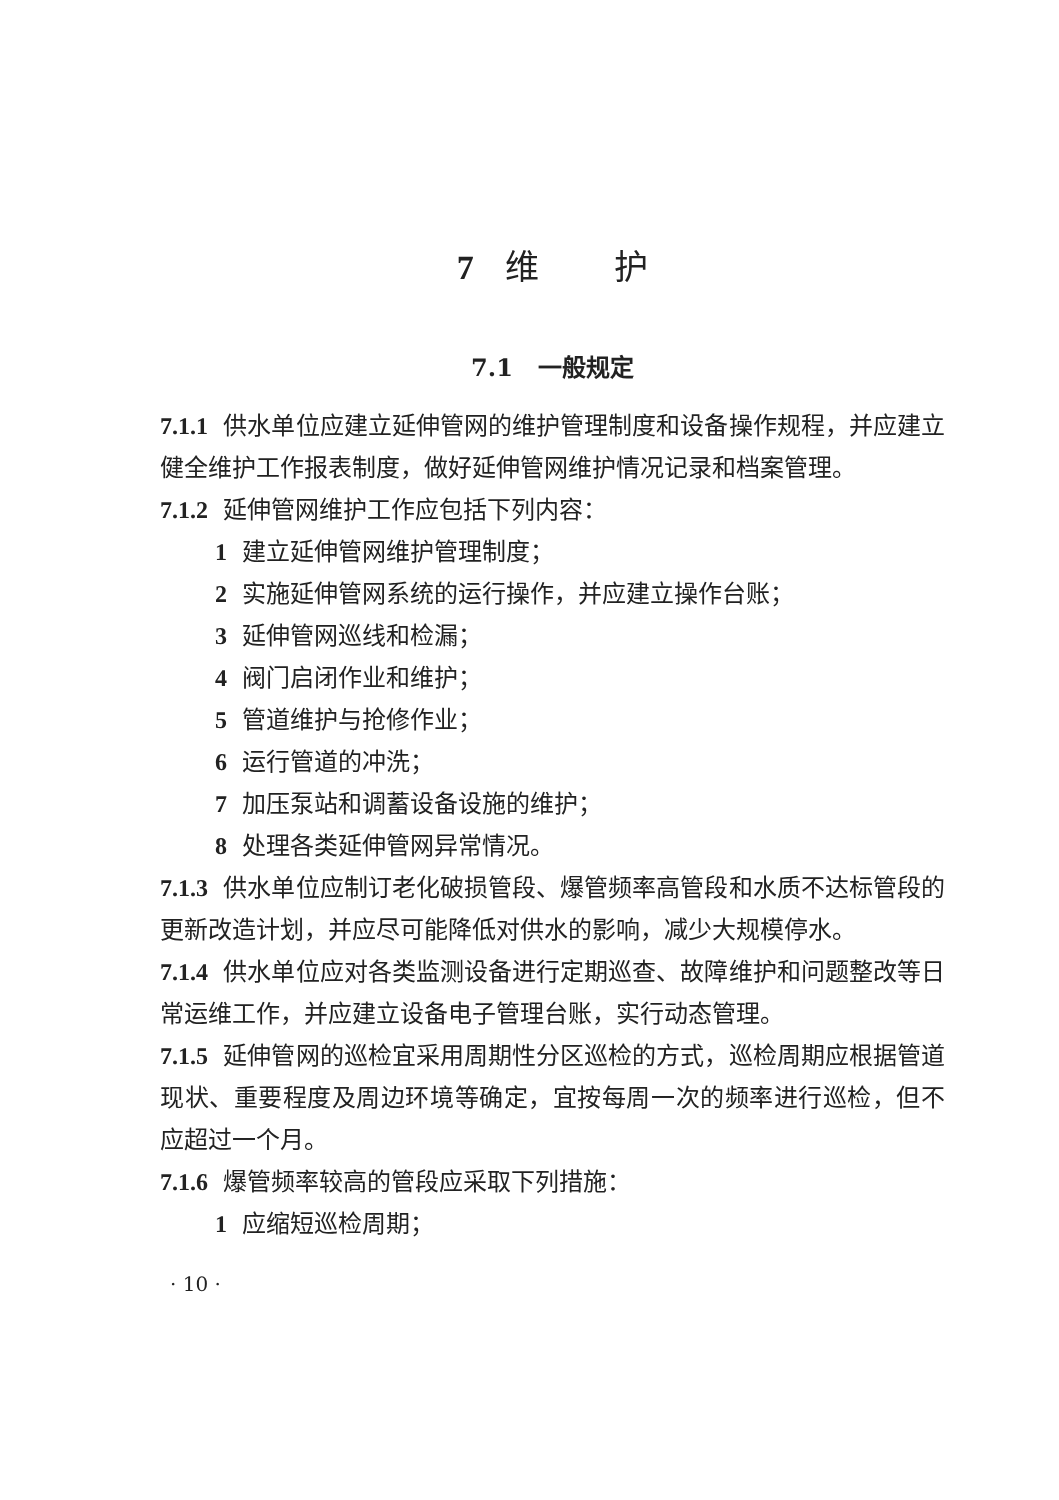7 维 护
7.1 一般规定
7.1.1 供水单位应建立延伸管网的维护管理制度和设备操作规程，并应建立健全维护工作报表制度，做好延伸管网维护情况记录和档案管理。
7.1.2 延伸管网维护工作应包括下列内容：
1 建立延伸管网维护管理制度；
2 实施延伸管网系统的运行操作，并应建立操作台账；
3 延伸管网巡线和检漏；
4 阀门启闭作业和维护；
5 管道维护与抢修作业；
6 运行管道的冲洗；
7 加压泵站和调蓄设备设施的维护；
8 处理各类延伸管网异常情况。
7.1.3 供水单位应制订老化破损管段、爆管频率高管段和水质不达标管段的更新改造计划，并应尽可能降低对供水的影响，减少大规模停水。
7.1.4 供水单位应对各类监测设备进行定期巡查、故障维护和问题整改等日常运维工作，并应建立设备电子管理台账，实行动态管理。
7.1.5 延伸管网的巡检宜采用周期性分区巡检的方式，巡检周期应根据管道现状、重要程度及周边环境等确定，宜按每周一次的频率进行巡检，但不应超过一个月。
7.1.6 爆管频率较高的管段应采取下列措施：
1 应缩短巡检周期；
· 10 ·